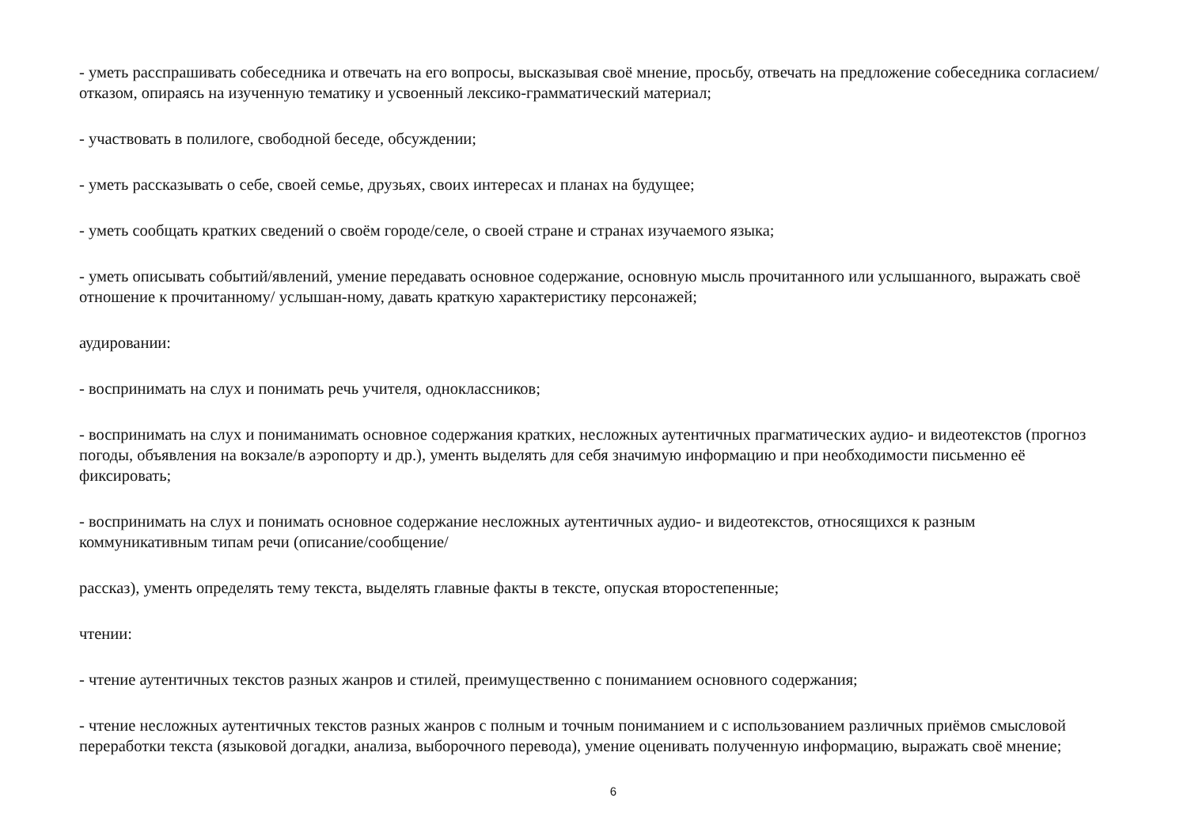- уметь расспрашивать собеседника и отвечать на его вопросы, высказывая своё мнение, просьбу, отвечать на предложение собеседника согласием/отказом, опираясь на изученную тематику и усвоенный лексико-грамматический материал;
- участвовать в полилоге, свободной беседе, обсуждении;
- уметь рассказывать о себе, своей семье, друзьях, своих интересах и планах на будущее;
- уметь сообщать кратких сведений о своём городе/селе, о своей стране и странах изучаемого языка;
- уметь описывать событий/явлений, умение передавать основное содержание, основную мысль прочитанного или услышанного, выражать своё отношение к прочитанному/ услышан-ному, давать краткую характеристику персонажей;
аудировании:
- воспринимать на слух и понимать речь учителя, одноклассников;
- воспринимать на слух и пониманимать основное содержания кратких, несложных аутентичных прагматических аудио- и видеотекстов (прогноз погоды, объявления на вокзале/в аэропорту и др.), ументь выделять для себя значимую информацию и при необходимости письменно её фиксировать;
- воспринимать на слух и понимать основное содержание несложных аутентичных аудио- и видеотекстов, относящихся к разным коммуникативным типам речи (описание/сообщение/
рассказ), ументь определять тему текста, выделять главные факты в тексте, опуская второстепенные;
чтении:
- чтение аутентичных текстов разных жанров и стилей, преимущественно с пониманием основного содержания;
- чтение несложных аутентичных текстов разных жанров с полным и точным пониманием и с использованием различных приёмов смысловой переработки текста (языковой догадки, анализа, выборочного перевода), умение оценивать полученную информацию, выражать своё мнение;
6